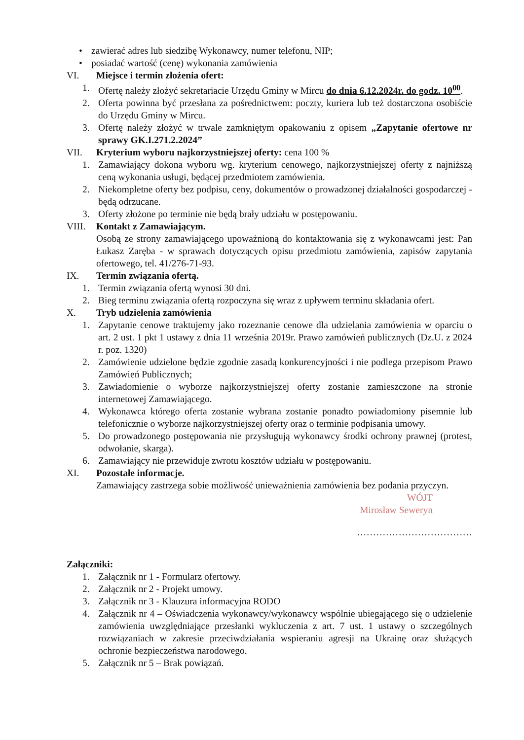• zawierać adres lub siedzibę Wykonawcy, numer telefonu, NIP;
• posiadać wartość (cenę) wykonania zamówienia
VI. Miejsce i termin złożenia ofert:
1. Ofertę należy złożyć sekretariacie Urzędu Gminy w Mircu do dnia 6.12.2024r. do godz. 10<sup>00</sup>.
2. Oferta powinna być przesłana za pośrednictwem: poczty, kuriera lub też dostarczona osobiście do Urzędu Gminy w Mircu.
3. Ofertę należy złożyć w trwale zamkniętym opakowaniu z opisem „Zapytanie ofertowe nr sprawy GK.I.271.2.2024”
VII. Kryterium wyboru najkorzystniejszej oferty: cena 100 %
1. Zamawiający dokona wyboru wg. kryterium cenowego, najkorzystniejszej oferty z najniższą ceną wykonania usługi, będącej przedmiotem zamówienia.
2. Niekompletne oferty bez podpisu, ceny, dokumentów o prowadzonej działalności gospodarczej - będą odrzucane.
3. Oferty złożone po terminie nie będą brały udziału w postępowaniu.
VIII. Kontakt z Zamawiającym.
Osobą ze strony zamawiającego upoważnioną do kontaktowania się z wykonawcami jest: Pan Łukasz Zaręba - w sprawach dotyczących opisu przedmiotu zamówienia, zapisów zapytania ofertowego, tel. 41/276-71-93.
IX. Termin związania ofertą.
1. Termin związania ofertą wynosi 30 dni.
2. Bieg terminu związania ofertą rozpoczyna się wraz z upływem terminu składania ofert.
X. Tryb udzielenia zamówienia
1. Zapytanie cenowe traktujemy jako rozeznanie cenowe dla udzielania zamówienia w oparciu o art. 2 ust. 1 pkt 1 ustawy z dnia 11 września 2019r. Prawo zamówień publicznych (Dz.U. z 2024 r. poz. 1320)
2. Zamówienie udzielone będzie zgodnie zasadą konkurencyjności i nie podlega przepisom Prawo Zamówień Publicznych;
3. Zawiadomienie o wyborze najkorzystniejszej oferty zostanie zamieszczone na stronie internetowej Zamawiającego.
4. Wykonawca którego oferta zostanie wybrana zostanie ponadto powiadomiony pisemnie lub telefonicznie o wyborze najkorzystniejszej oferty oraz o terminie podpisania umowy.
5. Do prowadzonego postępowania nie przysługują wykonawcy środki ochrony prawnej (protest, odwołanie, skarga).
6. Zamawiający nie przewiduje zwrotu kosztów udziału w postępowaniu.
XI. Pozostałe informacje.
Zamawiający zastrzega sobie możliwość unieważnienia zamówienia bez podania przyczyn.
WÓJT
Mirosław Seweryn
………………………………
Załączniki:
1. Załącznik nr 1 - Formularz ofertowy.
2. Załącznik nr 2 - Projekt umowy.
3. Załącznik nr 3 - Klauzura informacyjna RODO
4. Załącznik nr 4 – Oświadczenia wykonawcy/wykonawcy wspólnie ubiegającego się o udzielenie zamówienia uwzględniające przesłanki wykluczenia z art. 7 ust. 1 ustawy o szczególnych rozwiązaniach w zakresie przeciwdziałania wspieraniu agresji na Ukrainę oraz służących ochronie bezpieczeństwa narodowego.
5. Załącznik nr 5 – Brak powiązań.